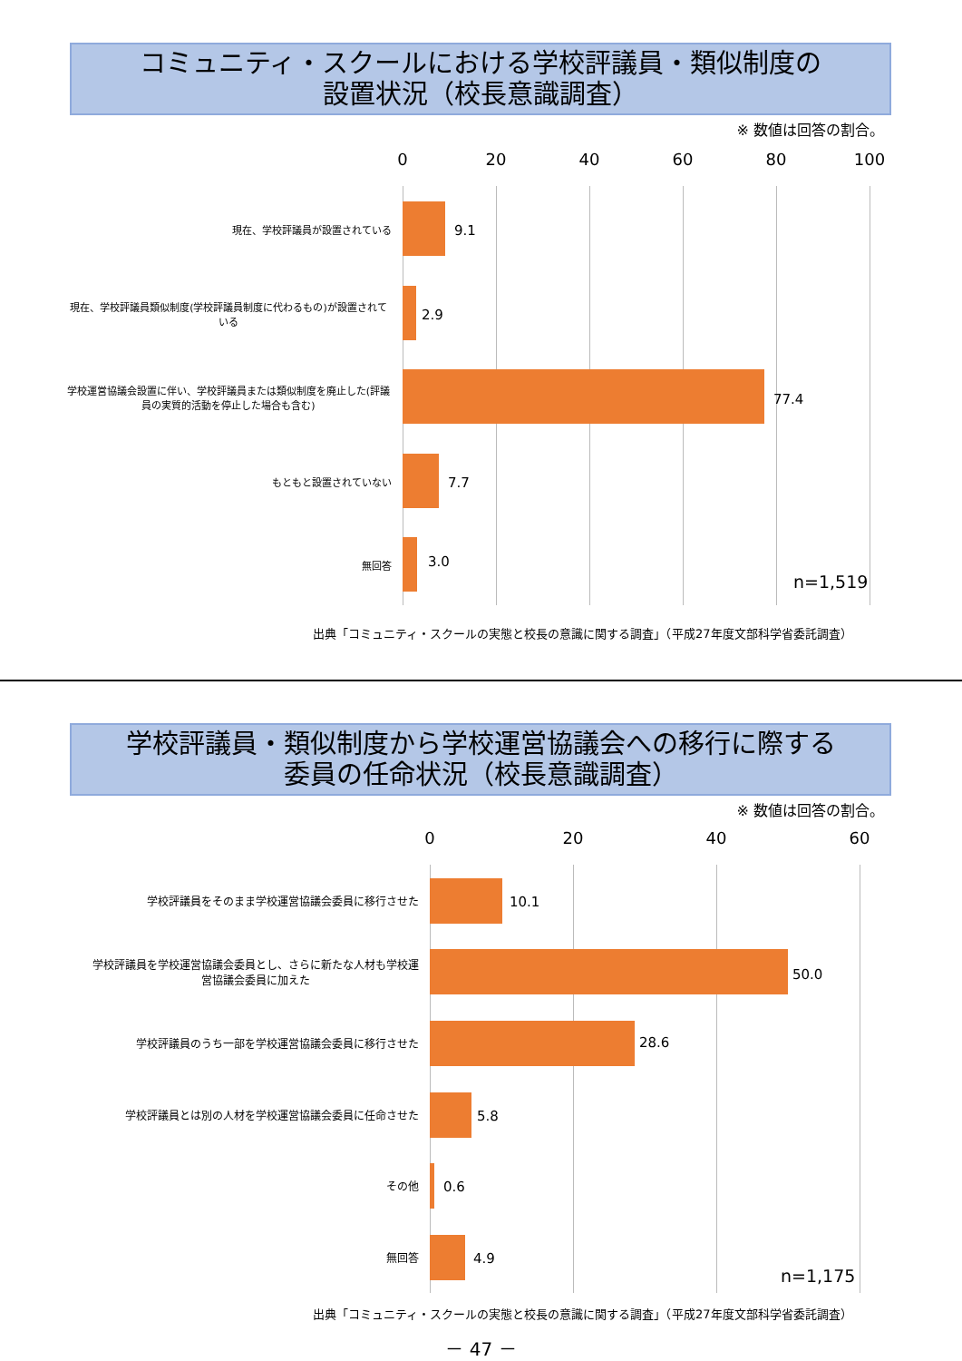コミュニティ・スクールにおける学校評議員・類似制度の
設置状況（校長意識調査）
※ 数値は回答の割合。
0 20 40 60 80 100
9.1
2.9
77.4
7.7
3.0
n=1,519
現在、学校評議員が設置されている
現在、学校評議員類似制度(学校評議員制度に代わるもの)が設置されている
学校運営協議会設置に伴い、学校評議員または類似制度を廃止した(評議員の実質的活動を停止した場合も含む)
もともと設置されていない
無回答
出典「コミュニティ・スクールの実態と校長の意識に関する調査」（平成27年度文部科学省委託調査）
学校評議員・類似制度から学校運営協議会への移行に際する
委員の任命状況（校長意識調査）
※ 数値は回答の割合。
0 20 40 60
10.1
50.0
28.6
5.8
0.6
4.9
n=1,175
学校評議員をそのまま学校運営協議会委員に移行させた
学校評議員を学校運営協議会委員とし、さらに新たな人材も学校運営協議会委員に加えた
学校評議員のうち一部を学校運営協議会委員に移行させた
学校評議員とは別の人材を学校運営協議会委員に任命させた
その他
無回答
出典「コミュニティ・スクールの実態と校長の意識に関する調査」（平成27年度文部科学省委託調査）
－ 47 －